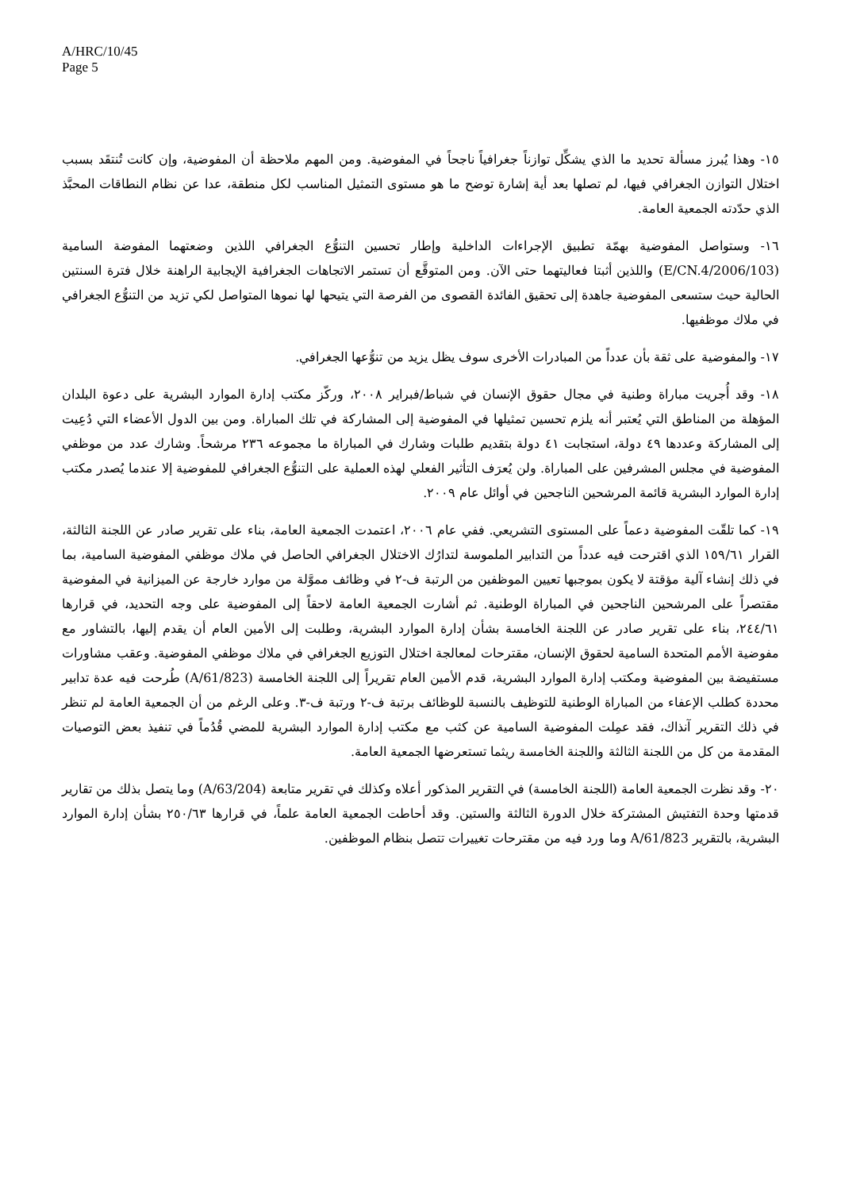A/HRC/10/45
Page 5
١٥- وهذا يُبرز مسألة تحديد ما الذي يشكِّل توازناً جغرافياً ناجحاً في المفوضية. ومن المهم ملاحظة أن المفوضية، وإن كانت تُنتقَد بسبب اختلال التوازن الجغرافي فيها، لم تصلها بعد أية إشارة توضح ما هو مستوى التمثيل المناسب لكل منطقة، عدا عن نظام النطاقات المحبَّذ الذي حدّدته الجمعية العامة.
١٦- وستواصل المفوضية بهمّة تطبيق الإجراءات الداخلية وإطار تحسين التنوُّع الجغرافي اللذين وضعتهما المفوضة السامية (E/CN.4/2006/103) واللذين أثبتا فعاليتهما حتى الآن. ومن المتوقَّع أن تستمر الاتجاهات الجغرافية الإيجابية الراهنة خلال فترة السنتين الحالية حيث ستسعى المفوضية جاهدة إلى تحقيق الفائدة القصوى من الفرصة التي يتيحها لها نموها المتواصل لكي تزيد من التنوُّع الجغرافي في ملاك موظفيها.
١٧- والمفوضية على ثقة بأن عدداً من المبادرات الأخرى سوف يظل يزيد من تنوُّعها الجغرافي.
١٨- وقد أُجريت مباراة وطنية في مجال حقوق الإنسان في شباط/فبراير ٢٠٠٨، وركّز مكتب إدارة الموارد البشرية على دعوة البلدان المؤهلة من المناطق التي يُعتبر أنه يلزم تحسين تمثيلها في المفوضية إلى المشاركة في تلك المباراة. ومن بين الدول الأعضاء التي دُعِيت إلى المشاركة وعددها ٤٩ دولة، استجابت ٤١ دولة بتقديم طلبات وشارك في المباراة ما مجموعه ٢٣٦ مرشحاً. وشارك عدد من موظفي المفوضية في مجلس المشرفين على المباراة. ولن يُعرَف التأثير الفعلي لهذه العملية على التنوُّع الجغرافي للمفوضية إلا عندما يُصدر مكتب إدارة الموارد البشرية قائمة المرشحين الناجحين في أوائل عام ٢٠٠٩.
١٩- كما تلقّت المفوضية دعماً على المستوى التشريعي. ففي عام ٢٠٠٦، اعتمدت الجمعية العامة، بناء على تقرير صادر عن اللجنة الثالثة، القرار ١٥٩/٦١ الذي اقترحت فيه عدداً من التدابير الملموسة لتدارُك الاختلال الجغرافي الحاصل في ملاك موظفي المفوضية السامية، بما في ذلك إنشاء آلية مؤقتة لا يكون بموجبها تعيين الموظفين من الرتبة ف-٢ في وظائف مموَّلة من موارد خارجة عن الميزانية في المفوضية مقتصراً على المرشحين الناجحين في المباراة الوطنية. ثم أشارت الجمعية العامة لاحقاً إلى المفوضية على وجه التحديد، في قرارها ٢٤٤/٦١، بناء على تقرير صادر عن اللجنة الخامسة بشأن إدارة الموارد البشرية، وطلبت إلى الأمين العام أن يقدم إليها، بالتشاور مع مفوضية الأمم المتحدة السامية لحقوق الإنسان، مقترحات لمعالجة اختلال التوزيع الجغرافي في ملاك موظفي المفوضية. وعقب مشاورات مستفيضة بين المفوضية ومكتب إدارة الموارد البشرية، قدم الأمين العام تقريراً إلى اللجنة الخامسة (A/61/823) طُرحت فيه عدة تدابير محددة كطلب الإعفاء من المباراة الوطنية للتوظيف بالنسبة للوظائف برتبة ف-٢ ورتبة ف-٣. وعلى الرغم من أن الجمعية العامة لم تنظر في ذلك التقرير آنذاك، فقد عمِلت المفوضية السامية عن كثب مع مكتب إدارة الموارد البشرية للمضي قُدُماً في تنفيذ بعض التوصيات المقدمة من كل من اللجنة الثالثة واللجنة الخامسة ريثما تستعرضها الجمعية العامة.
٢٠- وقد نظرت الجمعية العامة (اللجنة الخامسة) في التقرير المذكور أعلاه وكذلك في تقرير متابعة (A/63/204) وما يتصل بذلك من تقارير قدمتها وحدة التفتيش المشتركة خلال الدورة الثالثة والستين. وقد أحاطت الجمعية العامة علماً، في قرارها ٢٥٠/٦٣ بشأن إدارة الموارد البشرية، بالتقرير A/61/823 وما ورد فيه من مقترحات تغييرات تتصل بنظام الموظفين.